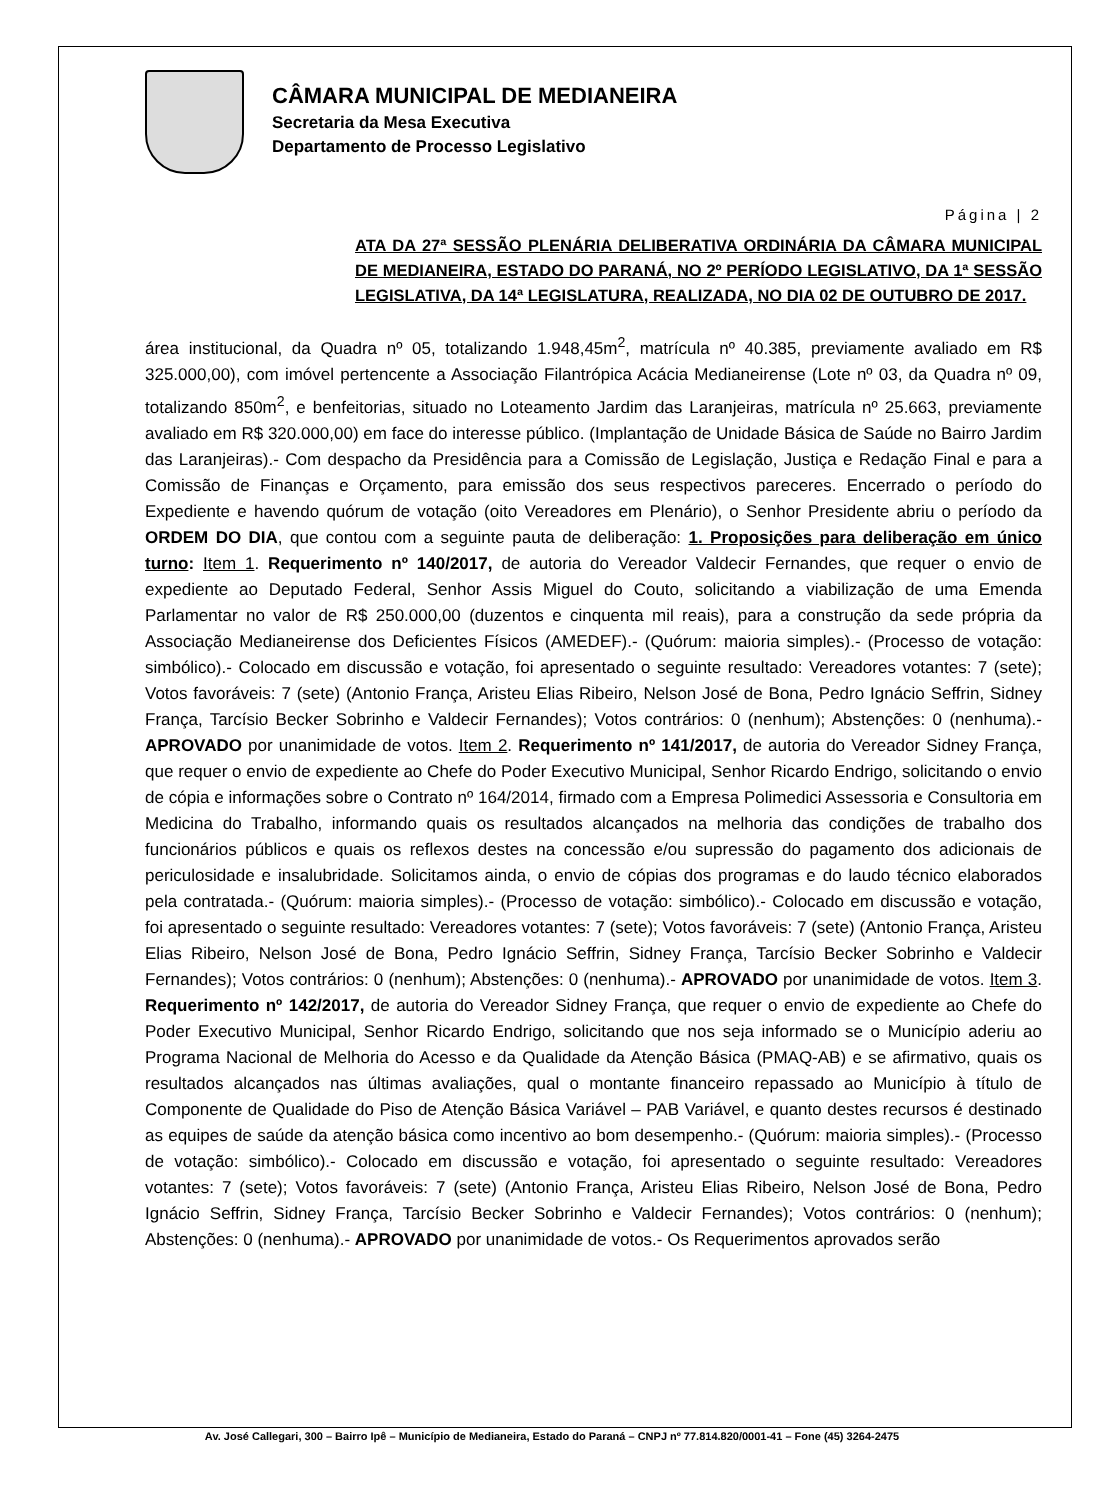CÂMARA MUNICIPAL DE MEDIANEIRA
Secretaria da Mesa Executiva
Departamento de Processo Legislativo
Página | 2
ATA DA 27ª SESSÃO PLENÁRIA DELIBERATIVA ORDINÁRIA DA CÂMARA MUNICIPAL DE MEDIANEIRA, ESTADO DO PARANÁ, NO 2º PERÍODO LEGISLATIVO, DA 1ª SESSÃO LEGISLATIVA, DA 14ª LEGISLATURA, REALIZADA, NO DIA 02 DE OUTUBRO DE 2017.
área institucional, da Quadra nº 05, totalizando 1.948,45m<sup>2</sup>, matrícula nº 40.385, previamente avaliado em R$ 325.000,00), com imóvel pertencente a Associação Filantrópica Acácia Medianeirense (Lote nº 03, da Quadra nº 09, totalizando 850m<sup>2</sup>, e benfeitorias, situado no Loteamento Jardim das Laranjeiras, matrícula nº 25.663, previamente avaliado em R$ 320.000,00) em face do interesse público. (Implantação de Unidade Básica de Saúde no Bairro Jardim das Laranjeiras).- Com despacho da Presidência para a Comissão de Legislação, Justiça e Redação Final e para a Comissão de Finanças e Orçamento, para emissão dos seus respectivos pareceres. Encerrado o período do Expediente e havendo quórum de votação (oito Vereadores em Plenário), o Senhor Presidente abriu o período da ORDEM DO DIA, que contou com a seguinte pauta de deliberação: 1. Proposições para deliberação em único turno: Item 1. Requerimento nº 140/2017, de autoria do Vereador Valdecir Fernandes, que requer o envio de expediente ao Deputado Federal, Senhor Assis Miguel do Couto, solicitando a viabilização de uma Emenda Parlamentar no valor de R$ 250.000,00 (duzentos e cinquenta mil reais), para a construção da sede própria da Associação Medianeirense dos Deficientes Físicos (AMEDEF).- (Quórum: maioria simples).- (Processo de votação: simbólico).- Colocado em discussão e votação, foi apresentado o seguinte resultado: Vereadores votantes: 7 (sete); Votos favoráveis: 7 (sete) (Antonio França, Aristeu Elias Ribeiro, Nelson José de Bona, Pedro Ignácio Seffrin, Sidney França, Tarcísio Becker Sobrinho e Valdecir Fernandes); Votos contrários: 0 (nenhum); Abstenções: 0 (nenhuma).- APROVADO por unanimidade de votos. Item 2. Requerimento nº 141/2017, de autoria do Vereador Sidney França, que requer o envio de expediente ao Chefe do Poder Executivo Municipal, Senhor Ricardo Endrigo, solicitando o envio de cópia e informações sobre o Contrato nº 164/2014, firmado com a Empresa Polimedici Assessoria e Consultoria em Medicina do Trabalho, informando quais os resultados alcançados na melhoria das condições de trabalho dos funcionários públicos e quais os reflexos destes na concessão e/ou supressão do pagamento dos adicionais de periculosidade e insalubridade. Solicitamos ainda, o envio de cópias dos programas e do laudo técnico elaborados pela contratada.- (Quórum: maioria simples).- (Processo de votação: simbólico).- Colocado em discussão e votação, foi apresentado o seguinte resultado: Vereadores votantes: 7 (sete); Votos favoráveis: 7 (sete) (Antonio França, Aristeu Elias Ribeiro, Nelson José de Bona, Pedro Ignácio Seffrin, Sidney França, Tarcísio Becker Sobrinho e Valdecir Fernandes); Votos contrários: 0 (nenhum); Abstenções: 0 (nenhuma).- APROVADO por unanimidade de votos. Item 3. Requerimento nº 142/2017, de autoria do Vereador Sidney França, que requer o envio de expediente ao Chefe do Poder Executivo Municipal, Senhor Ricardo Endrigo, solicitando que nos seja informado se o Município aderiu ao Programa Nacional de Melhoria do Acesso e da Qualidade da Atenção Básica (PMAQ-AB) e se afirmativo, quais os resultados alcançados nas últimas avaliações, qual o montante financeiro repassado ao Município à título de Componente de Qualidade do Piso de Atenção Básica Variável – PAB Variável, e quanto destes recursos é destinado as equipes de saúde da atenção básica como incentivo ao bom desempenho.- (Quórum: maioria simples).- (Processo de votação: simbólico).- Colocado em discussão e votação, foi apresentado o seguinte resultado: Vereadores votantes: 7 (sete); Votos favoráveis: 7 (sete) (Antonio França, Aristeu Elias Ribeiro, Nelson José de Bona, Pedro Ignácio Seffrin, Sidney França, Tarcísio Becker Sobrinho e Valdecir Fernandes); Votos contrários: 0 (nenhum); Abstenções: 0 (nenhuma).- APROVADO por unanimidade de votos.- Os Requerimentos aprovados serão
Av. José Callegari, 300 – Bairro Ipê – Município de Medianeira, Estado do Paraná – CNPJ nº 77.814.820/0001-41 – Fone (45) 3264-2475